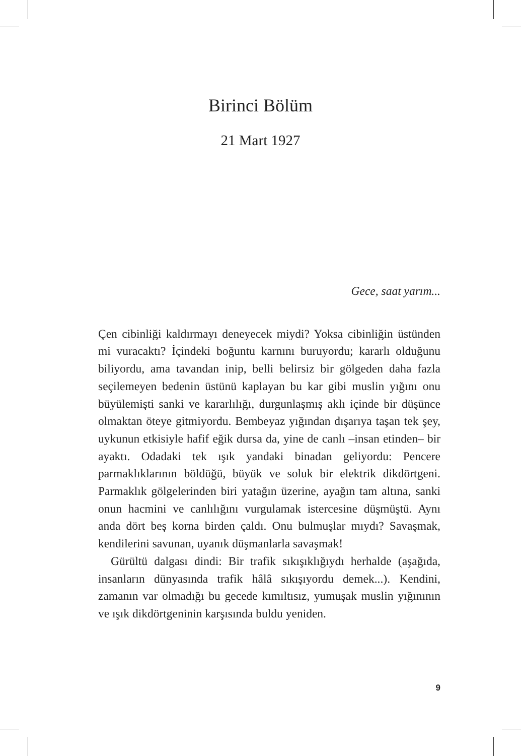Birinci Bölüm
21 Mart 1927
Gece, saat yarım...
Çen cibinliği kaldırmayı deneyecek miydi? Yoksa cibinliğin üstünden mi vuracaktı? İçindeki boğuntu karnını buruyordu; kararlı olduğunu biliyordu, ama tavandan inip, belli belirsiz bir gölgeden daha fazla seçilemeyen bedenin üstünü kaplayan bu kar gibi muslin yığını onu büyülemişti sanki ve kararlılığı, durgunlaşmış aklı içinde bir düşünce olmaktan öteye gitmiyordu. Bembeyaz yığından dışarıya taşan tek şey, uykunun etkisiyle hafif eğik dursa da, yine de canlı –insan etinden– bir ayaktı. Odadaki tek ışık yandaki binadan geliyordu: Pencere parmaklıklarının böldüğü, büyük ve soluk bir elektrik dikdörtgeni. Parmaklık gölgelerinden biri yatağın üzerine, ayağın tam altına, sanki onun hacmini ve canlılığını vurgulamak istercesine düşmüştü. Aynı anda dört beş korna birden çaldı. Onu bulmuşlar mıydı? Savaşmak, kendilerini savunan, uyanık düşmanlarla savaşmak!
Gürültü dalgası dindi: Bir trafik sıkışıklığıydı herhalde (aşağıda, insanların dünyasında trafik hâlâ sıkışıyordu demek...). Kendini, zamanın var olmadığı bu gecede kımıltısız, yumuşak muslin yığınının ve ışık dikdörtgeninin karşısında buldu yeniden.
9